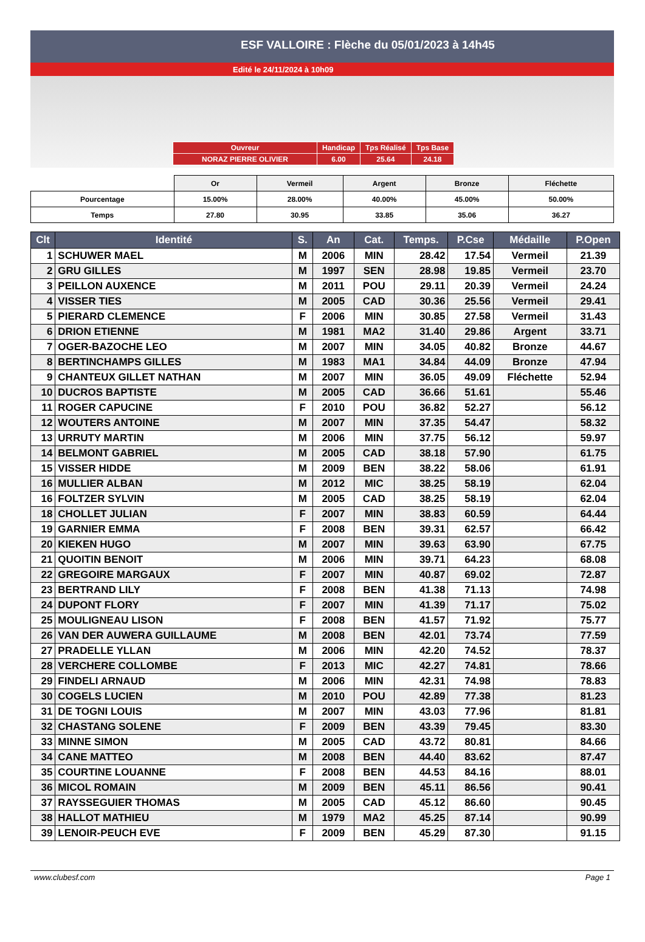ESF VALLOIRE : Flèche du 05/01/2023 à 14h45
Edité le 24/11/2024 à 10h09
| Ouvreur | Handicap | Tps Réalisé | Tps Base |
| NORAZ PIERRE OLIVIER | 6.00 | 25.64 | 24.18 |
| | Or | Vermeil | Argent | Bronze | Fléchette |
| Pourcentage | 15.00% | 28.00% | 40.00% | 45.00% | 50.00% |
| Temps | 27.80 | 30.95 | 33.85 | 35.06 | 36.27 |
| Clt | Identité | S. | An | Cat. | Temps. | P.Cse | Médaille | P.Open |
| --- | --- | --- | --- | --- | --- | --- | --- | --- |
| 1 | SCHUWER MAEL | M | 2006 | MIN | 28.42 | 17.54 | Vermeil | 21.39 |
| 2 | GRU GILLES | M | 1997 | SEN | 28.98 | 19.85 | Vermeil | 23.70 |
| 3 | PEILLON AUXENCE | M | 2011 | POU | 29.11 | 20.39 | Vermeil | 24.24 |
| 4 | VISSER TIES | M | 2005 | CAD | 30.36 | 25.56 | Vermeil | 29.41 |
| 5 | PIERARD CLEMENCE | F | 2006 | MIN | 30.85 | 27.58 | Vermeil | 31.43 |
| 6 | DRION ETIENNE | M | 1981 | MA2 | 31.40 | 29.86 | Argent | 33.71 |
| 7 | OGER-BAZOCHE LEO | M | 2007 | MIN | 34.05 | 40.82 | Bronze | 44.67 |
| 8 | BERTINCHAMPS GILLES | M | 1983 | MA1 | 34.84 | 44.09 | Bronze | 47.94 |
| 9 | CHANTEUX GILLET NATHAN | M | 2007 | MIN | 36.05 | 49.09 | Fléchette | 52.94 |
| 10 | DUCROS BAPTISTE | M | 2005 | CAD | 36.66 | 51.61 | | 55.46 |
| 11 | ROGER CAPUCINE | F | 2010 | POU | 36.82 | 52.27 | | 56.12 |
| 12 | WOUTERS ANTOINE | M | 2007 | MIN | 37.35 | 54.47 | | 58.32 |
| 13 | URRUTY MARTIN | M | 2006 | MIN | 37.75 | 56.12 | | 59.97 |
| 14 | BELMONT GABRIEL | M | 2005 | CAD | 38.18 | 57.90 | | 61.75 |
| 15 | VISSER HIDDE | M | 2009 | BEN | 38.22 | 58.06 | | 61.91 |
| 16 | MULLIER ALBAN | M | 2012 | MIC | 38.25 | 58.19 | | 62.04 |
| 16 | FOLTZER SYLVIN | M | 2005 | CAD | 38.25 | 58.19 | | 62.04 |
| 18 | CHOLLET JULIAN | F | 2007 | MIN | 38.83 | 60.59 | | 64.44 |
| 19 | GARNIER EMMA | F | 2008 | BEN | 39.31 | 62.57 | | 66.42 |
| 20 | KIEKEN HUGO | M | 2007 | MIN | 39.63 | 63.90 | | 67.75 |
| 21 | QUOITIN BENOIT | M | 2006 | MIN | 39.71 | 64.23 | | 68.08 |
| 22 | GREGOIRE MARGAUX | F | 2007 | MIN | 40.87 | 69.02 | | 72.87 |
| 23 | BERTRAND LILY | F | 2008 | BEN | 41.38 | 71.13 | | 74.98 |
| 24 | DUPONT FLORY | F | 2007 | MIN | 41.39 | 71.17 | | 75.02 |
| 25 | MOULIGNEAU LISON | F | 2008 | BEN | 41.57 | 71.92 | | 75.77 |
| 26 | VAN DER AUWERA GUILLAUME | M | 2008 | BEN | 42.01 | 73.74 | | 77.59 |
| 27 | PRADELLE YLLAN | M | 2006 | MIN | 42.20 | 74.52 | | 78.37 |
| 28 | VERCHERE COLLOMBE | F | 2013 | MIC | 42.27 | 74.81 | | 78.66 |
| 29 | FINDELI ARNAUD | M | 2006 | MIN | 42.31 | 74.98 | | 78.83 |
| 30 | COGELS LUCIEN | M | 2010 | POU | 42.89 | 77.38 | | 81.23 |
| 31 | DE TOGNI LOUIS | M | 2007 | MIN | 43.03 | 77.96 | | 81.81 |
| 32 | CHASTANG SOLENE | F | 2009 | BEN | 43.39 | 79.45 | | 83.30 |
| 33 | MINNE SIMON | M | 2005 | CAD | 43.72 | 80.81 | | 84.66 |
| 34 | CANE MATTEO | M | 2008 | BEN | 44.40 | 83.62 | | 87.47 |
| 35 | COURTINE LOUANNE | F | 2008 | BEN | 44.53 | 84.16 | | 88.01 |
| 36 | MICOL ROMAIN | M | 2009 | BEN | 45.11 | 86.56 | | 90.41 |
| 37 | RAYSSEGUIER THOMAS | M | 2005 | CAD | 45.12 | 86.60 | | 90.45 |
| 38 | HALLOT MATHIEU | M | 1979 | MA2 | 45.25 | 87.14 | | 90.99 |
| 39 | LENOIR-PEUCH EVE | F | 2009 | BEN | 45.29 | 87.30 | | 91.15 |
www.clubesf.com Page 1